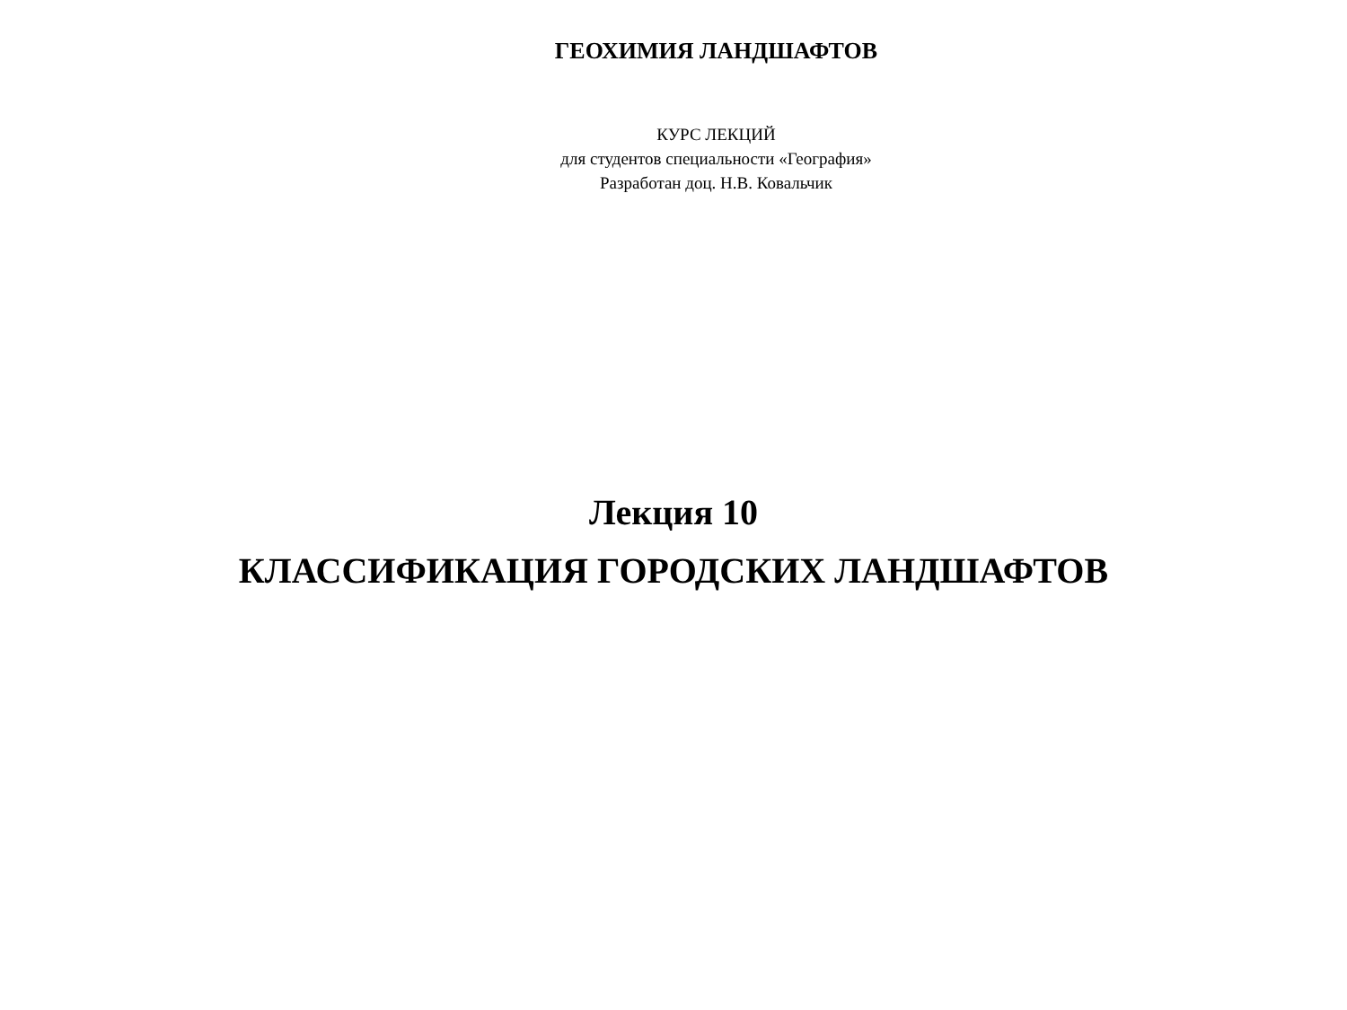ГЕОХИМИЯ ЛАНДШАФТОВ
КУРС ЛЕКЦИЙ
для студентов специальности «География»
Разработан доц. Н.В. Ковальчик
Лекция 10
КЛАССИФИКАЦИЯ ГОРОДСКИХ ЛАНДШАФТОВ